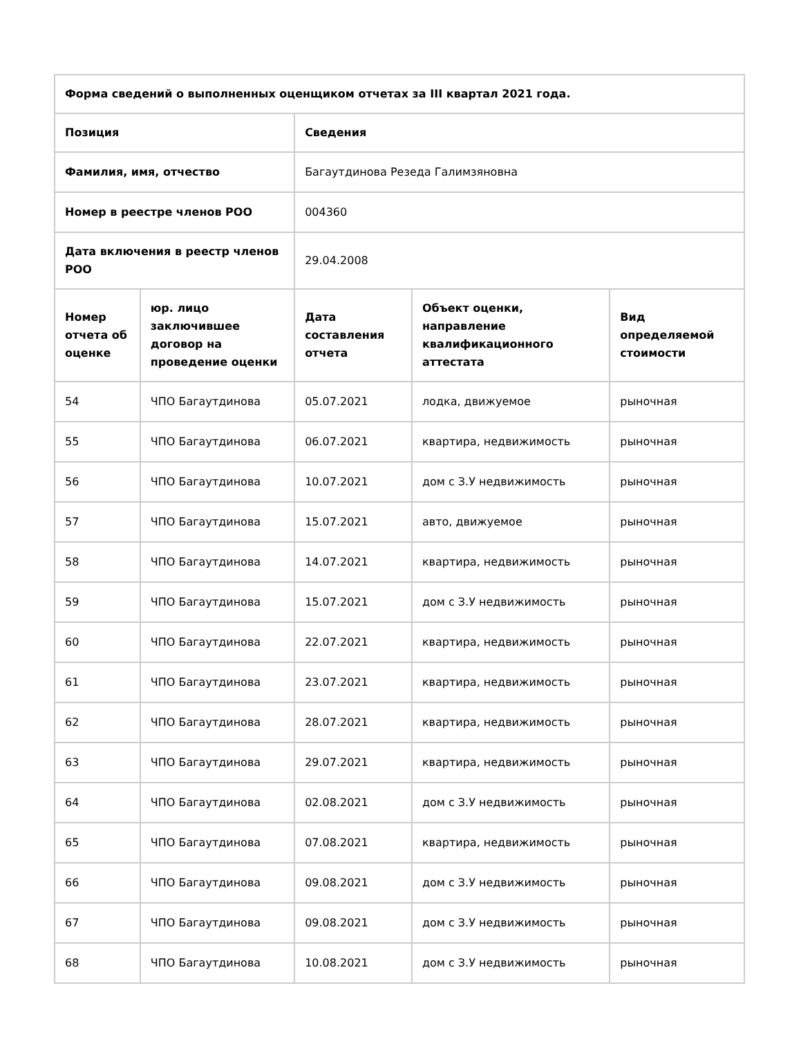| Форма сведений о выполненных оценщиком отчетах за III квартал 2021 года. | | | | |
| --- | --- | --- | --- | --- |
| Позиция | | Сведения | | |
| Фамилия, имя, отчество | | Багаутдинова Резеда Галимзяновна | | |
| Номер в реестре членов РОО | | 004360 | | |
| Дата включения в реестр членов РОО | | 29.04.2008 | | |
| Номер отчета об оценке | юр. лицо заключившее договор на проведение оценки | Дата составления отчета | Объект оценки, направление квалификационного аттестата | Вид определяемой стоимости |
| 54 | ЧПО Багаутдинова | 05.07.2021 | лодка, движуемое | рыночная |
| 55 | ЧПО Багаутдинова | 06.07.2021 | квартира, недвижимость | рыночная |
| 56 | ЧПО Багаутдинова | 10.07.2021 | дом с З.У недвижимость | рыночная |
| 57 | ЧПО Багаутдинова | 15.07.2021 | авто, движуемое | рыночная |
| 58 | ЧПО Багаутдинова | 14.07.2021 | квартира, недвижимость | рыночная |
| 59 | ЧПО Багаутдинова | 15.07.2021 | дом с З.У недвижимость | рыночная |
| 60 | ЧПО Багаутдинова | 22.07.2021 | квартира, недвижимость | рыночная |
| 61 | ЧПО Багаутдинова | 23.07.2021 | квартира, недвижимость | рыночная |
| 62 | ЧПО Багаутдинова | 28.07.2021 | квартира, недвижимость | рыночная |
| 63 | ЧПО Багаутдинова | 29.07.2021 | квартира, недвижимость | рыночная |
| 64 | ЧПО Багаутдинова | 02.08.2021 | дом с З.У недвижимость | рыночная |
| 65 | ЧПО Багаутдинова | 07.08.2021 | квартира, недвижимость | рыночная |
| 66 | ЧПО Багаутдинова | 09.08.2021 | дом с З.У недвижимость | рыночная |
| 67 | ЧПО Багаутдинова | 09.08.2021 | дом с З.У недвижимость | рыночная |
| 68 | ЧПО Багаутдинова | 10.08.2021 | дом с З.У недвижимость | рыночная |